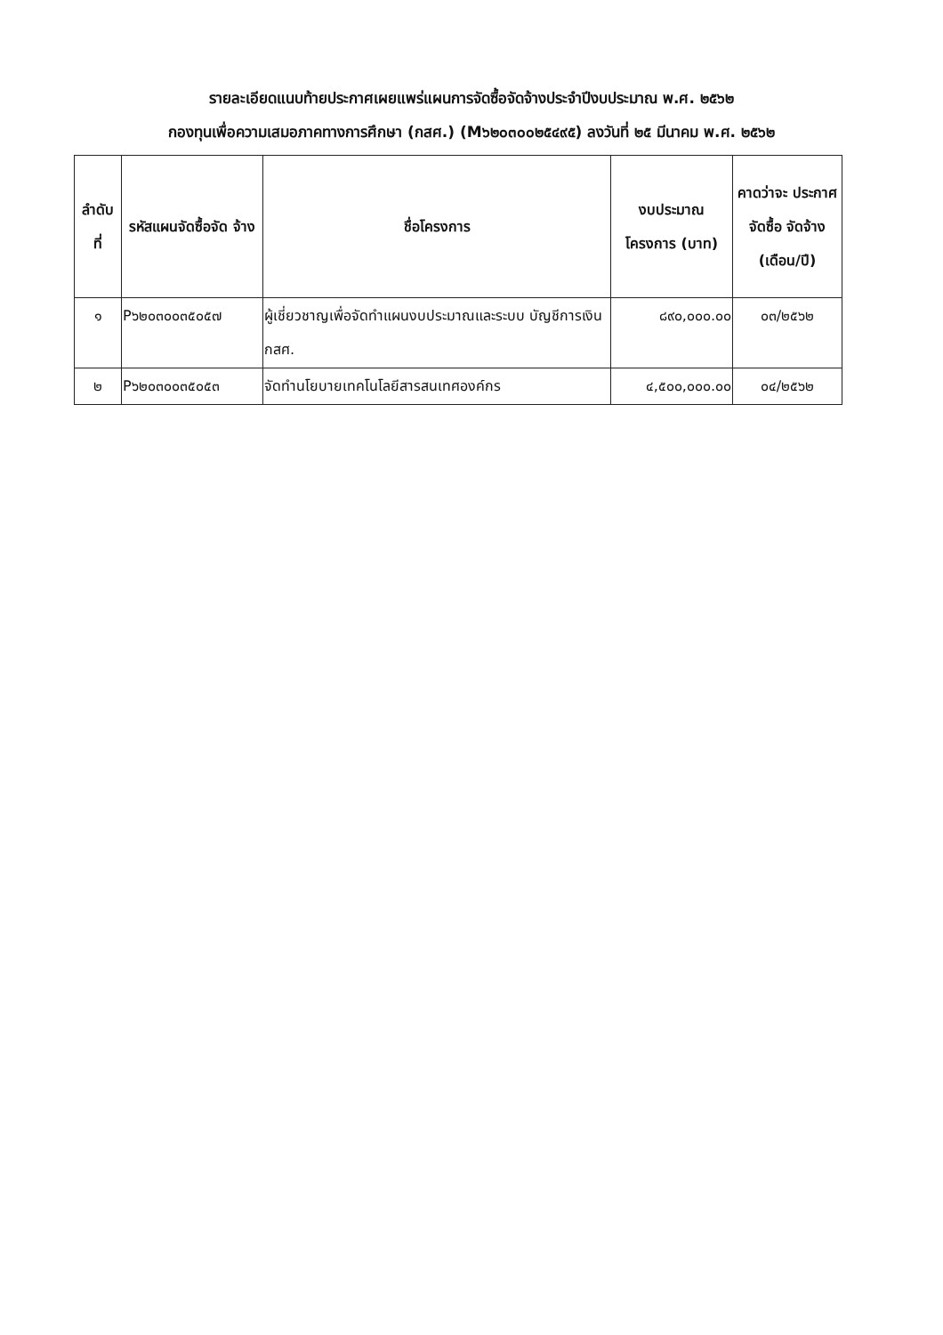รายละเอียดแนบท้ายประกาศเผยแพร่แผนการจัดซื้อจัดจ้างประจำปีงบประมาณ พ.ศ. ๒๕๖๒
กองทุนเพื่อความเสมอภาคทางการศึกษา (กสศ.) (M๖๒๐๓๐๐๒๕๔๙๕) ลงวันที่ ๒๕ มีนาคม พ.ศ. ๒๕๖๒
| ลำดับ ที่ | รหัสแผนจัดซื้อจัด จ้าง | ชื่อโครงการ | งบประมาณ โครงการ (บาท) | คาดว่าจะ ประกาศจัดซื้อ จัดจ้าง (เดือน/ปี) |
| --- | --- | --- | --- | --- |
| ๑ | P๖๒๐๓๐๐๓๕๐๕๗ | ผู้เชี่ยวชาญเพื่อจัดทำแผนงบประมาณและระบบ บัญชีการเงิน กสศ. | ๘๙๐,๐๐๐.๐๐ | ๐๓/๒๕๖๒ |
| ๒ | P๖๒๐๓๐๐๓๕๐๕๓ | จัดทำนโยบายเทคโนโลยีสารสนเทศองค์กร | ๔,๕๐๐,๐๐๐.๐๐ | ๐๔/๒๕๖๒ |